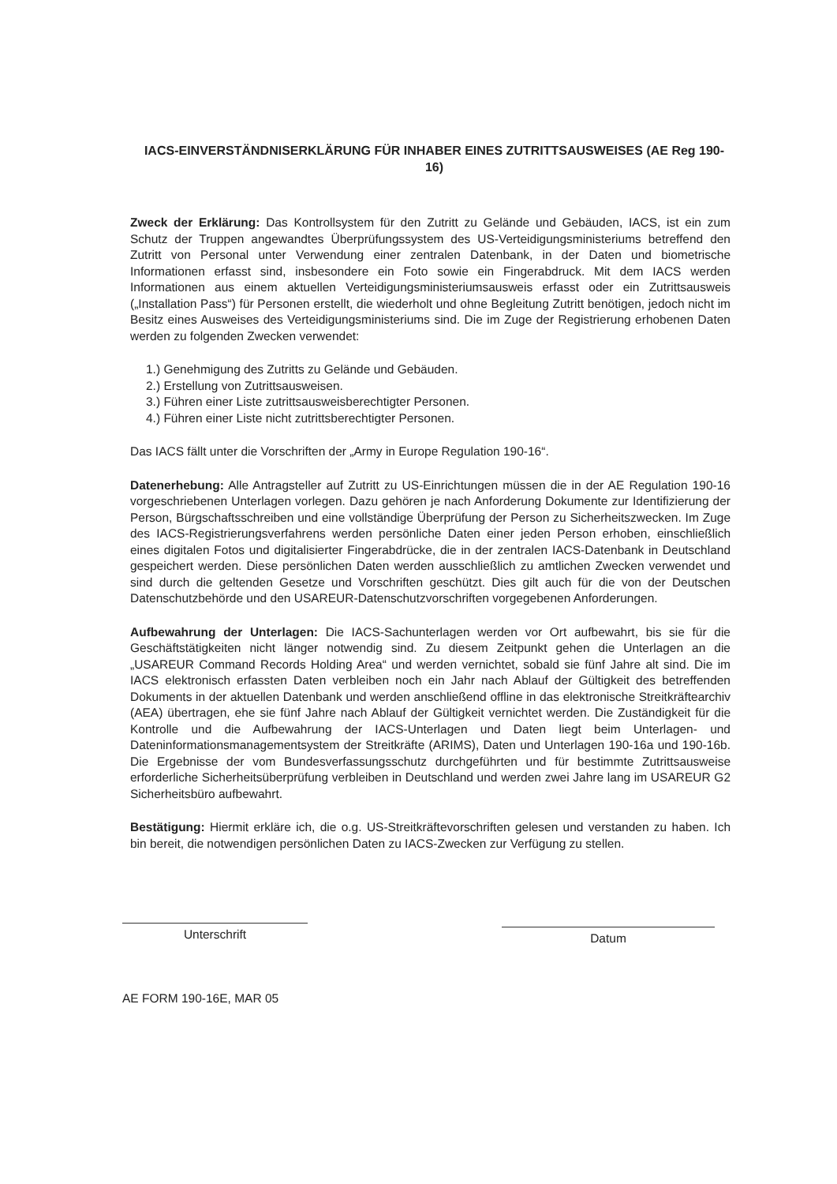IACS-EINVERSTÄNDNISERKLÄRUNG FÜR INHABER EINES ZUTRITTSAUSWEISES (AE Reg 190-16)
Zweck der Erklärung: Das Kontrollsystem für den Zutritt zu Gelände und Gebäuden, IACS, ist ein zum Schutz der Truppen angewandtes Überprüfungssystem des US-Verteidigungsministeriums betreffend den Zutritt von Personal unter Verwendung einer zentralen Datenbank, in der Daten und biometrische Informationen erfasst sind, insbesondere ein Foto sowie ein Fingerabdruck. Mit dem IACS werden Informationen aus einem aktuellen Verteidigungsministeriumsausweis erfasst oder ein Zutrittsausweis („Installation Pass“) für Personen erstellt, die wiederholt und ohne Begleitung Zutritt benötigen, jedoch nicht im Besitz eines Ausweises des Verteidigungsministeriums sind. Die im Zuge der Registrierung erhobenen Daten werden zu folgenden Zwecken verwendet:
1.) Genehmigung des Zutritts zu Gelände und Gebäuden.
2.) Erstellung von Zutrittsausweisen.
3.) Führen einer Liste zutrittsausweisberechtigter Personen.
4.) Führen einer Liste nicht zutrittsberechtigter Personen.
Das IACS fällt unter die Vorschriften der „Army in Europe Regulation 190-16“.
Datenerhebung: Alle Antragsteller auf Zutritt zu US-Einrichtungen müssen die in der AE Regulation 190-16 vorgeschriebenen Unterlagen vorlegen. Dazu gehören je nach Anforderung Dokumente zur Identifizierung der Person, Bürgschaftsschreiben und eine vollständige Überprüfung der Person zu Sicherheitszwecken. Im Zuge des IACS-Registrierungsverfahrens werden persönliche Daten einer jeden Person erhoben, einschließlich eines digitalen Fotos und digitalisierter Fingerabdrücke, die in der zentralen IACS-Datenbank in Deutschland gespeichert werden. Diese persönlichen Daten werden ausschließlich zu amtlichen Zwecken verwendet und sind durch die geltenden Gesetze und Vorschriften geschützt. Dies gilt auch für die von der Deutschen Datenschutzbehörde und den USAREUR-Datenschutzvorschriften vorgegebenen Anforderungen.
Aufbewahrung der Unterlagen: Die IACS-Sachunterlagen werden vor Ort aufbewahrt, bis sie für die Geschäftstätigkeiten nicht länger notwendig sind. Zu diesem Zeitpunkt gehen die Unterlagen an die „USAREUR Command Records Holding Area“ und werden vernichtet, sobald sie fünf Jahre alt sind. Die im IACS elektronisch erfassten Daten verbleiben noch ein Jahr nach Ablauf der Gültigkeit des betreffenden Dokuments in der aktuellen Datenbank und werden anschließend offline in das elektronische Streitkräftearchiv (AEA) übertragen, ehe sie fünf Jahre nach Ablauf der Gültigkeit vernichtet werden. Die Zuständigkeit für die Kontrolle und die Aufbewahrung der IACS-Unterlagen und Daten liegt beim Unterlagen- und Dateninformationsmanagementsystem der Streitkräfte (ARIMS), Daten und Unterlagen 190-16a und 190-16b. Die Ergebnisse der vom Bundesverfassungsschutz durchgeführten und für bestimmte Zutrittsausweise erforderliche Sicherheitsüberprüfung verbleiben in Deutschland und werden zwei Jahre lang im USAREUR G2 Sicherheitsbüro aufbewahrt.
Bestätigung: Hiermit erkläre ich, die o.g. US-Streitkräftevorschriften gelesen und verstanden zu haben. Ich bin bereit, die notwendigen persönlichen Daten zu IACS-Zwecken zur Verfügung zu stellen.
Unterschrift
Datum
AE FORM 190-16E, MAR 05